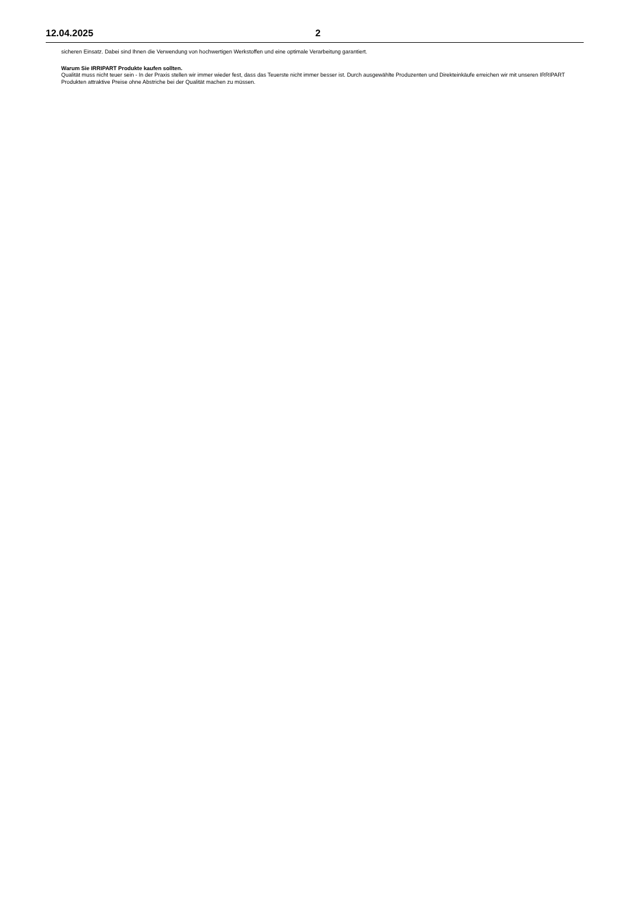12.04.2025 2
sicheren Einsatz. Dabei sind Ihnen die Verwendung von hochwertigen Werkstoffen und eine optimale Verarbeitung garantiert.
Warum Sie IRRIPART Produkte kaufen sollten.
Qualität muss nicht teuer sein - In der Praxis stellen wir immer wieder fest, dass das Teuerste nicht immer besser ist. Durch ausgewählte Produzenten und Direkteinkäufe erreichen wir mit unseren IRRIPART Produkten attraktive Preise ohne Abstriche bei der Qualität machen zu müssen.